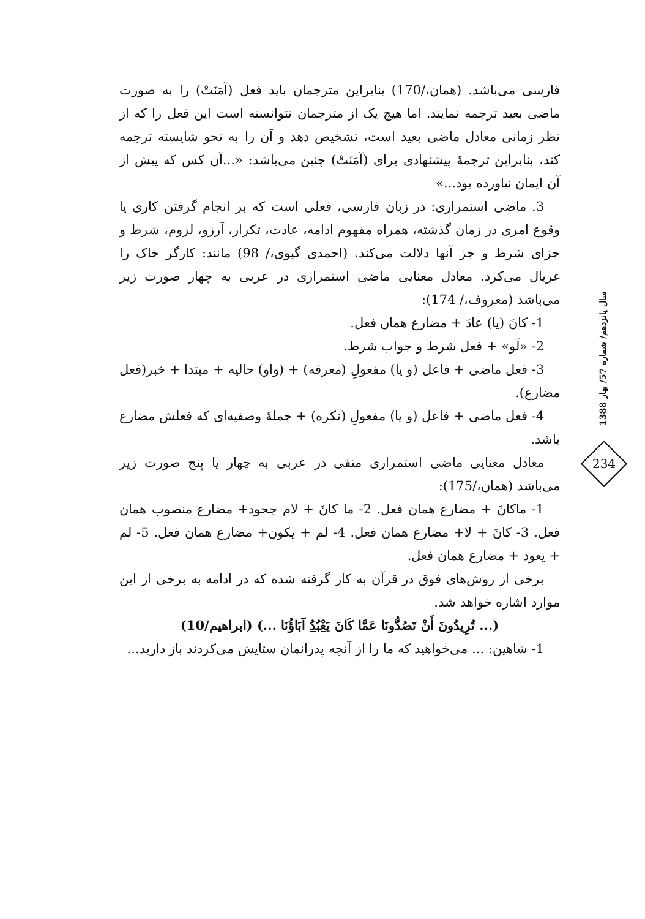فارسی می‌باشد. (همان،/170) بنابراین مترجمان باید فعل (آمَنَتْ) را به صورت ماضی بعید ترجمه نمایند. اما هیچ یک از مترجمان نتوانسته است این فعل را که از نظر زمانی معادل ماضی بعید است، تشخیص دهد و آن را به نحو شایسته ترجمه کند، بنابراین ترجمهٔ پیشنهادی برای (آمَنَتْ) چنین می‌باشد: «...آن کس که پیش از آن ایمان نیاورده بود...»
3. ماضی استمراری: در زبان فارسی، فعلی است که بر انجام گرفتن کاری یا وقوع امری در زمان گذشته، همراه مفهوم ادامه، عادت، تکرار، آرزو، لزوم، شرط و جزای شرط و جز آنها دلالت می‌کند. (احمدی گیوی،/ 98) مانند: کارگر خاک را غربال می‌کرد. معادل معنایی ماضی استمراری در عربی به چهار صورت زیر می‌باشد (معروف،/ 174):
1- کانَ (یا) عادَ + مضارع همان فعل.
2- «لَو» + فعل شرط و جواب شرط.
3- فعل ماضی + فاعل (و یا) مفعولِ (معرفه) + (واو) حالیه + مبتدا + خبر(فعل مضارع).
4- فعل ماضی + فاعل (و یا) مفعولِ (نکره) + جملهٔ وصفیه‌ای که فعلش مضارع باشد.
معادل معنایی ماضی استمراری منفی در عربی به چهار یا پنج صورت زیر می‌باشد (همان،/175):
1- ماکانَ + مضارع همان فعل. 2- ما کانَ + لام جحود+ مضارع منصوب همان فعل. 3- کانَ + لا+ مضارع همان فعل. 4- لم + یکون+ مضارع همان فعل. 5- لم + یعود + مضارع همان فعل.
برخی از روش‌های فوق در قرآن به کار گرفته شده که در ادامه به برخی از این موارد اشاره خواهد شد.
(... تُرِیدُونَ أَنْ تَصُدُّونَا عَمَّا کَانَ یَعْبُدُ آبَاؤُنَا ...) (ابراهیم/10)
1- شاهین: ... می‌خواهید که ما را از آنچه پدرانمان ستایش می‌کردند باز دارید...
سال پانزدهم/ شماره 57/ بهار 1388
234